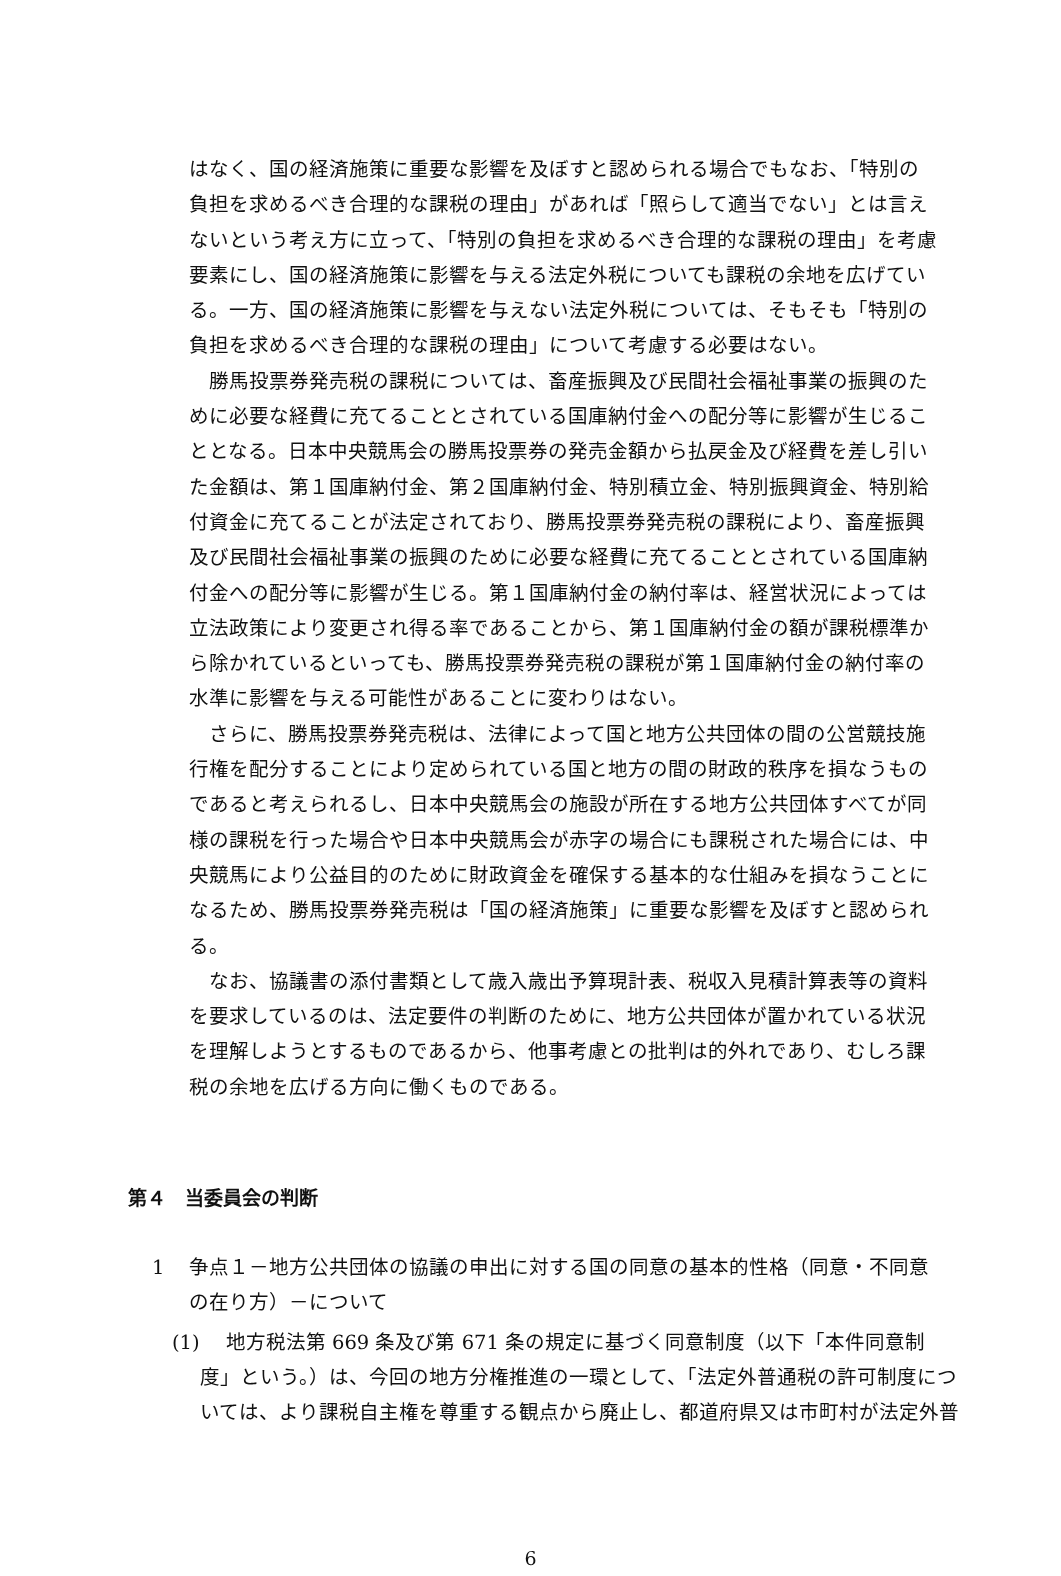はなく、国の経済施策に重要な影響を及ぼすと認められる場合でもなお、「特別の負担を求めるべき合理的な課税の理由」があれば「照らして適当でない」とは言えないという考え方に立って、「特別の負担を求めるべき合理的な課税の理由」を考慮要素にし、国の経済施策に影響を与える法定外税についても課税の余地を広げている。一方、国の経済施策に影響を与えない法定外税については、そもそも「特別の負担を求めるべき合理的な課税の理由」について考慮する必要はない。
勝馬投票券発売税の課税については、畜産振興及び民間社会福祉事業の振興のために必要な経費に充てることとされている国庫納付金への配分等に影響が生じることとなる。日本中央競馬会の勝馬投票券の発売金額から払戻金及び経費を差し引いた金額は、第１国庫納付金、第２国庫納付金、特別積立金、特別振興資金、特別給付資金に充てることが法定されており、勝馬投票券発売税の課税により、畜産振興及び民間社会福祉事業の振興のために必要な経費に充てることとされている国庫納付金への配分等に影響が生じる。第１国庫納付金の納付率は、経営状況によっては立法政策により変更され得る率であることから、第１国庫納付金の額が課税標準から除かれているといっても、勝馬投票券発売税の課税が第１国庫納付金の納付率の水準に影響を与える可能性があることに変わりはない。
さらに、勝馬投票券発売税は、法律によって国と地方公共団体の間の公営競技施行権を配分することにより定められている国と地方の間の財政的秩序を損なうものであると考えられるし、日本中央競馬会の施設が所在する地方公共団体すべてが同様の課税を行った場合や日本中央競馬会が赤字の場合にも課税された場合には、中央競馬により公益目的のために財政資金を確保する基本的な仕組みを損なうことになるため、勝馬投票券発売税は「国の経済施策」に重要な影響を及ぼすと認められる。
なお、協議書の添付書類として歳入歳出予算現計表、税収入見積計算表等の資料を要求しているのは、法定要件の判断のために、地方公共団体が置かれている状況を理解しようとするものであるから、他事考慮との批判は的外れであり、むしろ課税の余地を広げる方向に働くものである。
第４　当委員会の判断
1 争点１－地方公共団体の協議の申出に対する国の同意の基本的性格（同意・不同意の在り方）－について
(1)　 地方税法第 669 条及び第 671 条の規定に基づく同意制度（以下「本件同意制度」という。）は、今回の地方分権推進の一環として、「法定外普通税の許可制度については、より課税自主権を尊重する観点から廃止し、都道府県又は市町村が法定外普
6